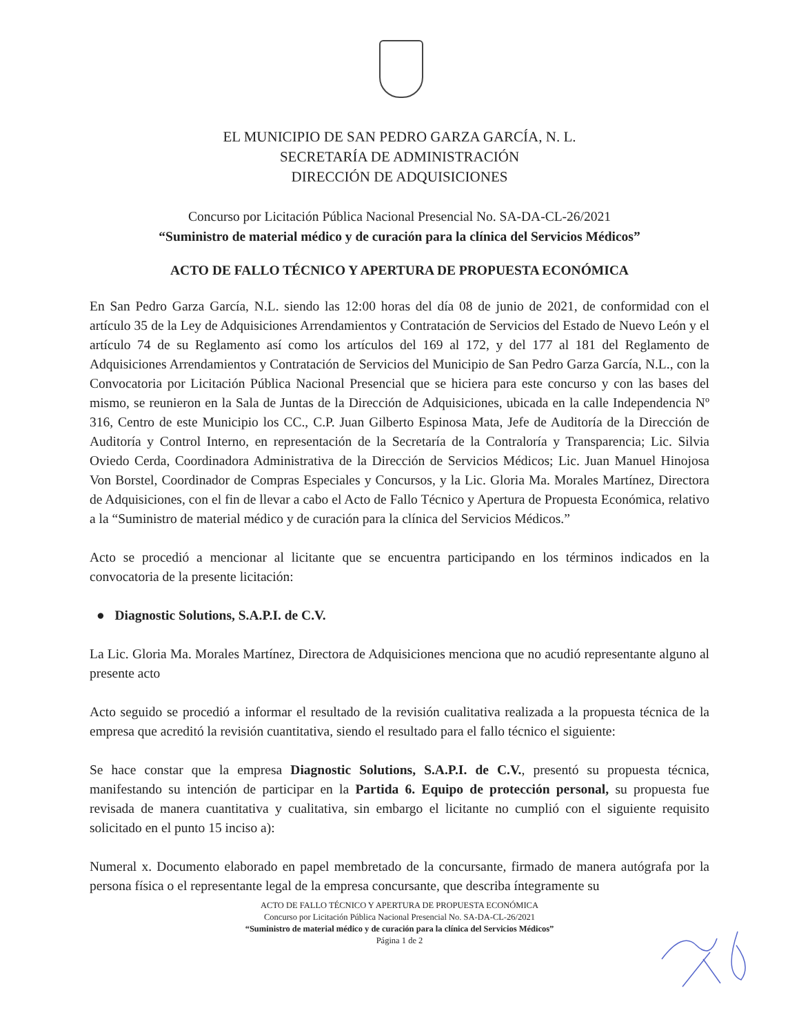EL MUNICIPIO DE SAN PEDRO GARZA GARCÍA, N. L.
SECRETARÍA DE ADMINISTRACIÓN
DIRECCIÓN DE ADQUISICIONES
Concurso por Licitación Pública Nacional Presencial No. SA-DA-CL-26/2021
“Suministro de material médico y de curación para la clínica del Servicios Médicos”
ACTO DE FALLO TÉCNICO Y APERTURA DE PROPUESTA ECONÓMICA
En San Pedro Garza García, N.L. siendo las 12:00 horas del día 08 de junio de 2021, de conformidad con el artículo 35 de la Ley de Adquisiciones Arrendamientos y Contratación de Servicios del Estado de Nuevo León y el artículo 74 de su Reglamento así como los artículos del 169 al 172, y del 177 al 181 del Reglamento de Adquisiciones Arrendamientos y Contratación de Servicios del Municipio de San Pedro Garza García, N.L., con la Convocatoria por Licitación Pública Nacional Presencial que se hiciera para este concurso y con las bases del mismo, se reunieron en la Sala de Juntas de la Dirección de Adquisiciones, ubicada en la calle Independencia Nº 316, Centro de este Municipio los CC., C.P. Juan Gilberto Espinosa Mata, Jefe de Auditoría de la Dirección de Auditoría y Control Interno, en representación de la Secretaría de la Contraloría y Transparencia; Lic. Silvia Oviedo Cerda, Coordinadora Administrativa de la Dirección de Servicios Médicos; Lic. Juan Manuel Hinojosa Von Borstel, Coordinador de Compras Especiales y Concursos, y la Lic. Gloria Ma. Morales Martínez, Directora de Adquisiciones, con el fin de llevar a cabo el Acto de Fallo Técnico y Apertura de Propuesta Económica, relativo a la “Suministro de material médico y de curación para la clínica del Servicios Médicos.”
Acto se procedió a mencionar al licitante que se encuentra participando en los términos indicados en la convocatoria de la presente licitación:
● Diagnostic Solutions, S.A.P.I. de C.V.
La Lic. Gloria Ma. Morales Martínez, Directora de Adquisiciones menciona que no acudió representante alguno al presente acto
Acto seguido se procedió a informar el resultado de la revisión cualitativa realizada a la propuesta técnica de la empresa que acreditó la revisión cuantitativa, siendo el resultado para el fallo técnico el siguiente:
Se hace constar que la empresa Diagnostic Solutions, S.A.P.I. de C.V., presentó su propuesta técnica, manifestando su intención de participar en la Partida 6. Equipo de protección personal, su propuesta fue revisada de manera cuantitativa y cualitativa, sin embargo el licitante no cumplió con el siguiente requisito solicitado en el punto 15 inciso a):
Numeral x. Documento elaborado en papel membretado de la concursante, firmado de manera autógrafa por la persona física o el representante legal de la empresa concursante, que describa íntegramente su
ACTO DE FALLO TÉCNICO Y APERTURA DE PROPUESTA ECONÓMICA
Concurso por Licitación Pública Nacional Presencial No. SA-DA-CL-26/2021
“Suministro de material médico y de curación para la clínica del Servicios Médicos”
Página 1 de 2